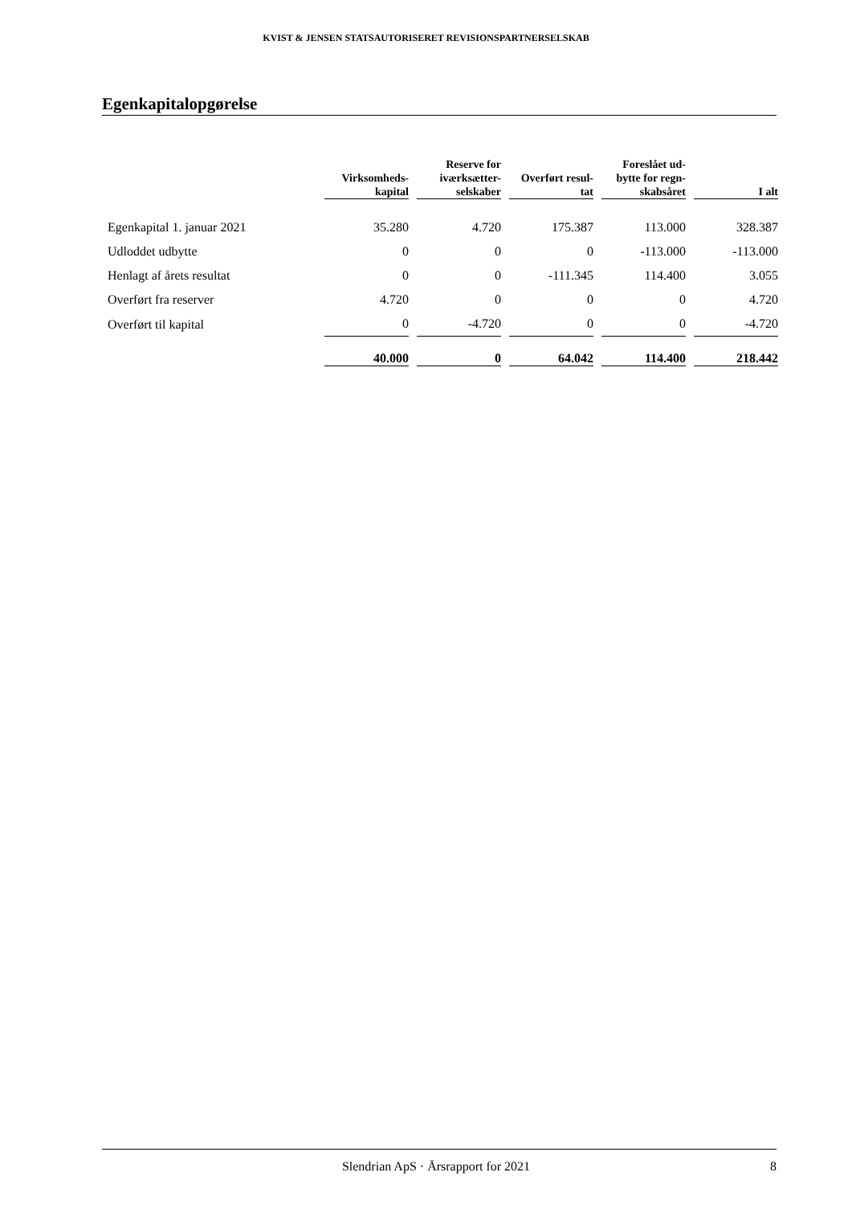KVIST & JENSEN STATSAUTORISERET REVISIONSPARTNERSELSKAB
Egenkapitalopgørelse
| | Virksomheds- kapital | Reserve for iværksætter- selskaber | Overført resul- tat | Foreslået ud- bytte for regn- skabsåret | I alt |
| --- | --- | --- | --- | --- | --- |
| Egenkapital 1. januar 2021 | 35.280 | 4.720 | 175.387 | 113.000 | 328.387 |
| Udloddet udbytte | 0 | 0 | 0 | -113.000 | -113.000 |
| Henlagt af årets resultat | 0 | 0 | -111.345 | 114.400 | 3.055 |
| Overført fra reserver | 4.720 | 0 | 0 | 0 | 4.720 |
| Overført til kapital | 0 | -4.720 | 0 | 0 | -4.720 |
| | 40.000 | 0 | 64.042 | 114.400 | 218.442 |
Slendrian ApS · Årsrapport for 2021 8